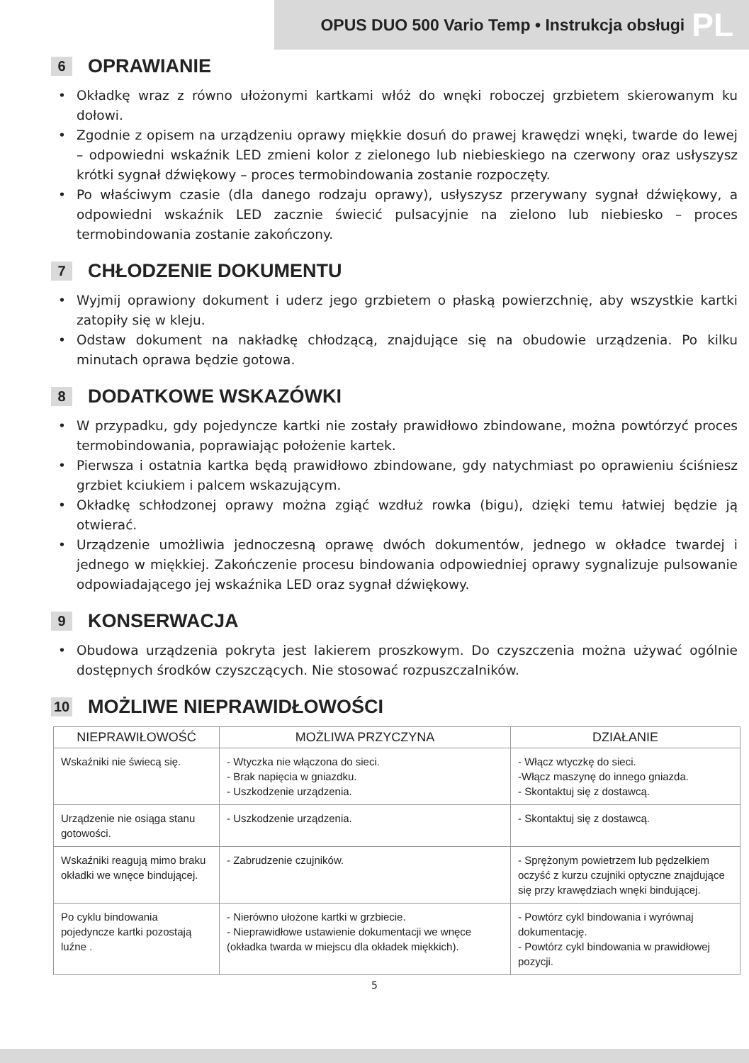OPUS DUO 500 Vario Temp • Instrukcja obsługi PL
6 OPRAWIANIE
• Okładkę wraz z równo ułożonymi kartkami włóż do wnęki roboczej grzbietem skierowanym ku dołowi.
• Zgodnie z opisem na urządzeniu oprawy miękkie dosuń do prawej krawędzi wnęki, twarde do lewej – odpowiedni wskaźnik LED zmieni kolor z zielonego lub niebieskiego na czerwony oraz usłyszysz krótki sygnał dźwiękowy – proces termobindowania zostanie rozpoczęty.
• Po właściwym czasie (dla danego rodzaju oprawy), usłyszysz przerywany sygnał dźwiękowy, a odpowiedni wskaźnik LED zacznie świecić pulsacyjnie na zielono lub niebiesko – proces termobindowania zostanie zakończony.
7 CHŁODZENIE DOKUMENTU
• Wyjmij oprawiony dokument i uderz jego grzbietem o płaską powierzchnię, aby wszystkie kartki zatopiły się w kleju.
• Odstaw dokument na nakładkę chłodzącą, znajdujące się na obudowie urządzenia. Po kilku minutach oprawa będzie gotowa.
8 DODATKOWE WSKAZÓWKI
• W przypadku, gdy pojedyncze kartki nie zostały prawidłowo zbindowane, można powtórzyć proces termobindowania, poprawiając położenie kartek.
• Pierwsza i ostatnia kartka będą prawidłowo zbindowane, gdy natychmiast po oprawieniu ściśniesz grzbiet kciukiem i palcem wskazującym.
• Okładkę schłodzonej oprawy można zgiąć wzdłuż rowka (bigu), dzięki temu łatwiej będzie ją otwierać.
• Urządzenie umożliwia jednoczesną oprawę dwóch dokumentów, jednego w okładce twardej i jednego w miękkiej. Zakończenie procesu bindowania odpowiedniej oprawy sygnalizuje pulsowanie odpowiadającego jej wskaźnika LED oraz sygnał dźwiękowy.
9 KONSERWACJA
• Obudowa urządzenia pokryta jest lakierem proszkowym. Do czyszczenia można używać ogólnie dostępnych środków czyszczących. Nie stosować rozpuszczalników.
10 MOŻLIWE NIEPRAWIDŁOWOŚCI
| NIEPRAWIŁOWOŚĆ | MOŻLIWA PRZYCZYNA | DZIAŁANIE |
| --- | --- | --- |
| Wskaźniki nie świecą się. | - Wtyczka nie włączona do sieci. - Brak napięcia w gniazdku. - Uszkodzenie urządzenia. | - Włącz wtyczkę do sieci. -Włącz maszynę do innego gniazda. - Skontaktuj się z dostawcą. |
| Urządzenie nie osiąga stanu gotowości. | - Uszkodzenie urządzenia. | - Skontaktuj się z dostawcą. |
| Wskaźniki reagują mimo braku okładki we wnęce bindującej. | - Zabrudzenie czujników. | - Sprężonym powietrzem lub pędzelkiem oczyść z kurzu czujniki optyczne znajdujące się przy krawędziach wnęki bindującej. |
| Po cyklu bindowania pojedyncze kartki pozostają luźne . | - Nierówno ułożone kartki w grzbiecie. - Nieprawidłowe ustawienie dokumentacji we wnęce (okładka twarda w miejscu dla okładek miękkich). | - Powtórz cykl bindowania i wyrównaj dokumentację. - Powtórz cykl bindowania w prawidłowej pozycji. |
5